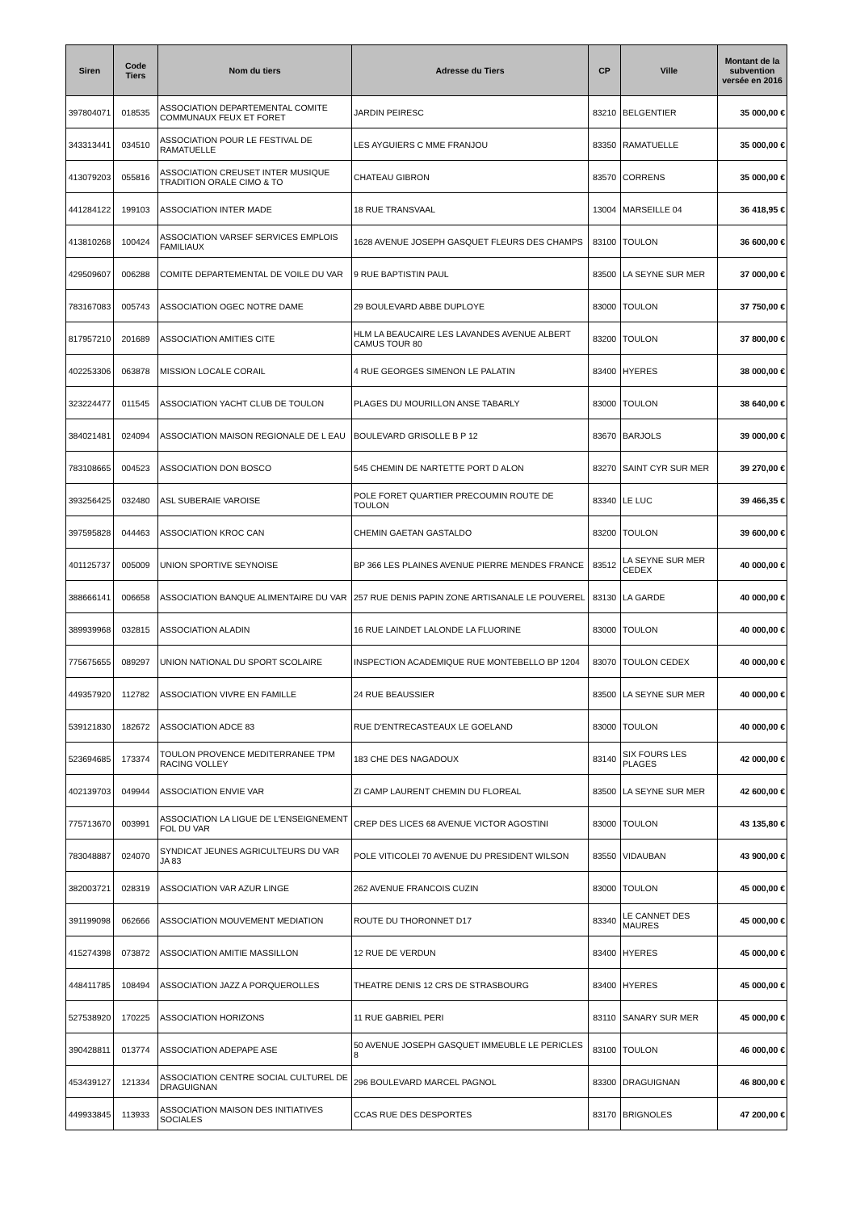| Siren | Code Tiers | Nom du tiers | Adresse du Tiers | CP | Ville | Montant de la subvention versée en 2016 |
| --- | --- | --- | --- | --- | --- | --- |
| 397804071 | 018535 | ASSOCIATION DEPARTEMENTAL COMITE COMMUNAUX FEUX ET FORET | JARDIN PEIRESC | 83210 | BELGENTIER | 35 000,00 € |
| 343313441 | 034510 | ASSOCIATION POUR LE FESTIVAL DE RAMATUELLE | LES AYGUIERS C MME FRANJOU | 83350 | RAMATUELLE | 35 000,00 € |
| 413079203 | 055816 | ASSOCIATION CREUSET INTER MUSIQUE TRADITION ORALE CIMO & TO | CHATEAU GIBRON | 83570 | CORRENS | 35 000,00 € |
| 441284122 | 199103 | ASSOCIATION INTER MADE | 18 RUE TRANSVAAL | 13004 | MARSEILLE 04 | 36 418,95 € |
| 413810268 | 100424 | ASSOCIATION VARSEF SERVICES EMPLOIS FAMILIAUX | 1628 AVENUE JOSEPH GASQUET FLEURS DES CHAMPS | 83100 | TOULON | 36 600,00 € |
| 429509607 | 006288 | COMITE DEPARTEMENTAL DE VOILE DU VAR | 9 RUE BAPTISTIN PAUL | 83500 | LA SEYNE SUR MER | 37 000,00 € |
| 783167083 | 005743 | ASSOCIATION OGEC NOTRE DAME | 29 BOULEVARD ABBE DUPLOYE | 83000 | TOULON | 37 750,00 € |
| 817957210 | 201689 | ASSOCIATION AMITIES CITE | HLM LA BEAUCAIRE LES LAVANDES AVENUE ALBERT CAMUS TOUR 80 | 83200 | TOULON | 37 800,00 € |
| 402253306 | 063878 | MISSION LOCALE CORAIL | 4 RUE GEORGES SIMENON LE PALATIN | 83400 | HYERES | 38 000,00 € |
| 323224477 | 011545 | ASSOCIATION YACHT CLUB DE TOULON | PLAGES DU MOURILLON ANSE TABARLY | 83000 | TOULON | 38 640,00 € |
| 384021481 | 024094 | ASSOCIATION MAISON REGIONALE DE L EAU | BOULEVARD GRISOLLE B P 12 | 83670 | BARJOLS | 39 000,00 € |
| 783108665 | 004523 | ASSOCIATION DON BOSCO | 545 CHEMIN DE NARTETTE PORT D ALON | 83270 | SAINT CYR SUR MER | 39 270,00 € |
| 393256425 | 032480 | ASL SUBERAIE VAROISE | POLE FORET QUARTIER PRECOUMIN ROUTE DE TOULON | 83340 | LE LUC | 39 466,35 € |
| 397595828 | 044463 | ASSOCIATION KROC CAN | CHEMIN GAETAN GASTALDO | 83200 | TOULON | 39 600,00 € |
| 401125737 | 005009 | UNION SPORTIVE SEYNOISE | BP 366 LES PLAINES AVENUE PIERRE MENDES FRANCE | 83512 | LA SEYNE SUR MER CEDEX | 40 000,00 € |
| 388666141 | 006658 | ASSOCIATION BANQUE ALIMENTAIRE DU VAR | 257 RUE DENIS PAPIN ZONE ARTISANALE LE POUVEREL | 83130 | LA GARDE | 40 000,00 € |
| 389939968 | 032815 | ASSOCIATION ALADIN | 16 RUE LAINDET LALONDE LA FLUORINE | 83000 | TOULON | 40 000,00 € |
| 775675655 | 089297 | UNION NATIONAL DU SPORT SCOLAIRE | INSPECTION ACADEMIQUE RUE MONTEBELLO BP 1204 | 83070 | TOULON CEDEX | 40 000,00 € |
| 449357920 | 112782 | ASSOCIATION VIVRE EN FAMILLE | 24 RUE BEAUSSIER | 83500 | LA SEYNE SUR MER | 40 000,00 € |
| 539121830 | 182672 | ASSOCIATION ADCE 83 | RUE D'ENTRECASTEAUX LE GOELAND | 83000 | TOULON | 40 000,00 € |
| 523694685 | 173374 | TOULON PROVENCE MEDITERRANEE TPM RACING VOLLEY | 183 CHE DES NAGADOUX | 83140 | SIX FOURS LES PLAGES | 42 000,00 € |
| 402139703 | 049944 | ASSOCIATION ENVIE VAR | ZI CAMP LAURENT CHEMIN DU FLOREAL | 83500 | LA SEYNE SUR MER | 42 600,00 € |
| 775713670 | 003991 | ASSOCIATION LA LIGUE DE L'ENSEIGNEMENT FOL DU VAR | CREP DES LICES 68 AVENUE VICTOR AGOSTINI | 83000 | TOULON | 43 135,80 € |
| 783048887 | 024070 | SYNDICAT JEUNES AGRICULTEURS DU VAR JA 83 | POLE VITICOLEI 70 AVENUE DU PRESIDENT WILSON | 83550 | VIDAUBAN | 43 900,00 € |
| 382003721 | 028319 | ASSOCIATION VAR AZUR LINGE | 262 AVENUE FRANCOIS CUZIN | 83000 | TOULON | 45 000,00 € |
| 391199098 | 062666 | ASSOCIATION MOUVEMENT MEDIATION | ROUTE DU THORONNET D17 | 83340 | LE CANNET DES MAURES | 45 000,00 € |
| 415274398 | 073872 | ASSOCIATION AMITIE MASSILLON | 12 RUE DE VERDUN | 83400 | HYERES | 45 000,00 € |
| 448411785 | 108494 | ASSOCIATION JAZZ A PORQUEROLLES | THEATRE DENIS 12 CRS DE STRASBOURG | 83400 | HYERES | 45 000,00 € |
| 527538920 | 170225 | ASSOCIATION HORIZONS | 11 RUE GABRIEL PERI | 83110 | SANARY SUR MER | 45 000,00 € |
| 390428811 | 013774 | ASSOCIATION ADEPAPE ASE | 50 AVENUE JOSEPH GASQUET IMMEUBLE LE PERICLES 8 | 83100 | TOULON | 46 000,00 € |
| 453439127 | 121334 | ASSOCIATION CENTRE SOCIAL CULTUREL DE DRAGUIGNAN | 296 BOULEVARD MARCEL PAGNOL | 83300 | DRAGUIGNAN | 46 800,00 € |
| 449933845 | 113933 | ASSOCIATION MAISON DES INITIATIVES SOCIALES | CCAS RUE DES DESPORTES | 83170 | BRIGNOLES | 47 200,00 € |